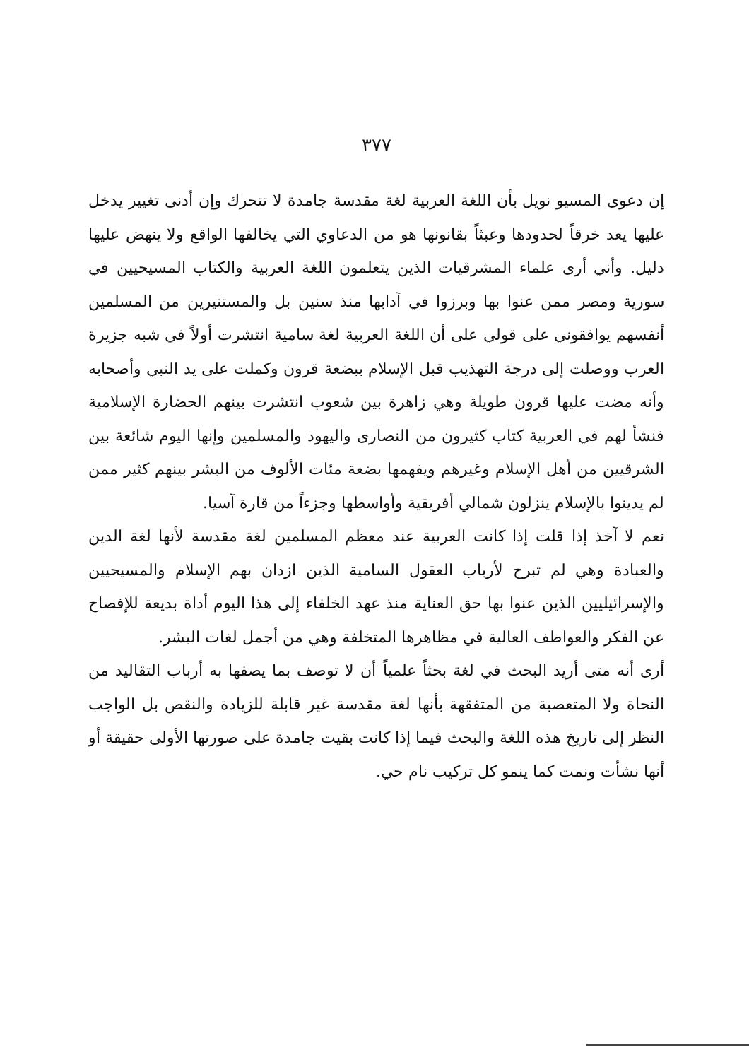٣٧٧
إن دعوى المسيو نويل بأن اللغة العربية لغة مقدسة جامدة لا تتحرك وإن أدنى تغيير يدخل عليها يعد خرقاً لحدودها وعبثاً بقانونها هو من الدعاوي التي يخالفها الواقع ولا ينهض عليها دليل. وأني أرى علماء المشرقيات الذين يتعلمون اللغة العربية والكتاب المسيحيين في سورية ومصر ممن عنوا بها وبرزوا في آدابها منذ سنين بل والمستنيرين من المسلمين أنفسهم يوافقوني على قولي على أن اللغة العربية لغة سامية انتشرت أولاً في شبه جزيرة العرب ووصلت إلى درجة التهذيب قبل الإسلام ببضعة قرون وكملت على يد النبي وأصحابه وأنه مضت عليها قرون طويلة وهي زاهرة بين شعوب انتشرت بينهم الحضارة الإسلامية فنشأ لهم في العربية كتاب كثيرون من النصارى واليهود والمسلمين وإنها اليوم شائعة بين الشرقيين من أهل الإسلام وغيرهم ويفهمها بضعة مئات الألوف من البشر بينهم كثير ممن لم يدينوا بالإسلام ينزلون شمالي أفريقية وأواسطها وجزءاً من قارة آسيا.
نعم لا آخذ إذا قلت إذا كانت العربية عند معظم المسلمين لغة مقدسة لأنها لغة الدين والعبادة وهي لم تبرح لأرباب العقول السامية الذين ازدان بهم الإسلام والمسيحيين والإسرائيليين الذين عنوا بها حق العناية منذ عهد الخلفاء إلى هذا اليوم أداة بديعة للإفصاح عن الفكر والعواطف العالية في مظاهرها المتخلفة وهي من أجمل لغات البشر.
أرى أنه متى أريد البحث في لغة بحثاً علمياً أن لا توصف بما يصفها به أرباب التقاليد من النحاة ولا المتعصبة من المتفقهة بأنها لغة مقدسة غير قابلة للزيادة والنقص بل الواجب النظر إلى تاريخ هذه اللغة والبحث فيما إذا كانت بقيت جامدة على صورتها الأولى حقيقة أو أنها نشأت ونمت كما ينمو كل تركيب نام حي.